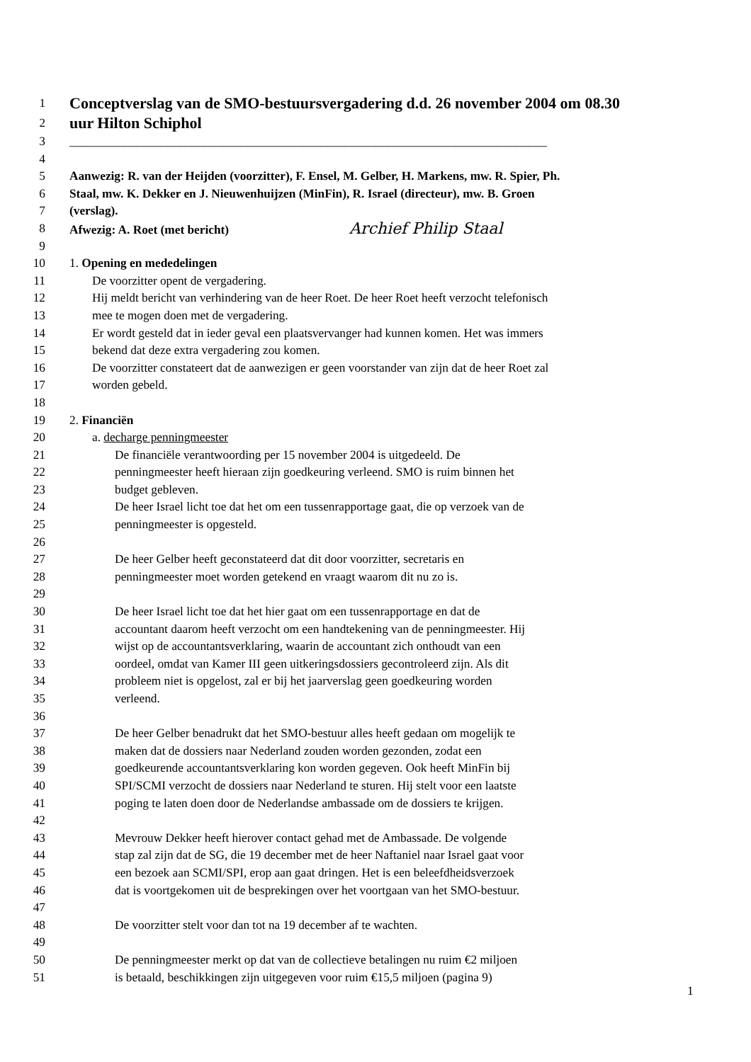1 Conceptverslag van de SMO-bestuursvergadering d.d. 26 november 2004 om 08.30
2 uur Hilton Schiphol
3 ______________________________________________________________________________
4
5 Aanwezig: R. van der Heijden (voorzitter), F. Ensel, M. Gelber, H. Markens, mw. R. Spier, Ph.
6 Staal, mw. K. Dekker en J. Nieuwenhuijzen (MinFin), R. Israel (directeur), mw. B. Groen
7 (verslag).
8 Afwezig: A. Roet (met bericht) Archief Philip Staal
9
10 1. Opening en mededelingen
11 De voorzitter opent de vergadering.
12 Hij meldt bericht van verhindering van de heer Roet. De heer Roet heeft verzocht telefonisch
13 mee te mogen doen met de vergadering.
14 Er wordt gesteld dat in ieder geval een plaatsvervanger had kunnen komen. Het was immers
15 bekend dat deze extra vergadering zou komen.
16 De voorzitter constateert dat de aanwezigen er geen voorstander van zijn dat de heer Roet zal
17 worden gebeld.
18
19 2. Financiën
20 a. decharge penningmeester
21 De financiële verantwoording per 15 november 2004 is uitgedeeld. De
22 penningmeester heeft hieraan zijn goedkeuring verleend. SMO is ruim binnen het
23 budget gebleven.
24 De heer Israel licht toe dat het om een tussenrapportage gaat, die op verzoek van de
25 penningmeester is opgesteld.
26
27 De heer Gelber heeft geconstateerd dat dit door voorzitter, secretaris en
28 penningmeester moet worden getekend en vraagt waarom dit nu zo is.
29
30 De heer Israel licht toe dat het hier gaat om een tussenrapportage en dat de
31 accountant daarom heeft verzocht om een handtekening van de penningmeester. Hij
32 wijst op de accountantsverklaring, waarin de accountant zich onthoudt van een
33 oordeel, omdat van Kamer III geen uitkeringsdossiers gecontroleerd zijn. Als dit
34 probleem niet is opgelost, zal er bij het jaarverslag geen goedkeuring worden
35 verleend.
36
37 De heer Gelber benadrukt dat het SMO-bestuur alles heeft gedaan om mogelijk te
38 maken dat de dossiers naar Nederland zouden worden gezonden, zodat een
39 goedkeurende accountantsverklaring kon worden gegeven. Ook heeft MinFin bij
40 SPI/SCMI verzocht de dossiers naar Nederland te sturen. Hij stelt voor een laatste
41 poging te laten doen door de Nederlandse ambassade om de dossiers te krijgen.
42
43 Mevrouw Dekker heeft hierover contact gehad met de Ambassade. De volgende
44 stap zal zijn dat de SG, die 19 december met de heer Naftaniel naar Israel gaat voor
45 een bezoek aan SCMI/SPI, erop aan gaat dringen. Het is een beleefdheidsverzoek
46 dat is voortgekomen uit de besprekingen over het voortgaan van het SMO-bestuur.
47
48 De voorzitter stelt voor dan tot na 19 december af te wachten.
49
50 De penningmeester merkt op dat van de collectieve betalingen nu ruim €2 miljoen
51 is betaald, beschikkingen zijn uitgegeven voor ruim €15,5 miljoen (pagina 9)
1